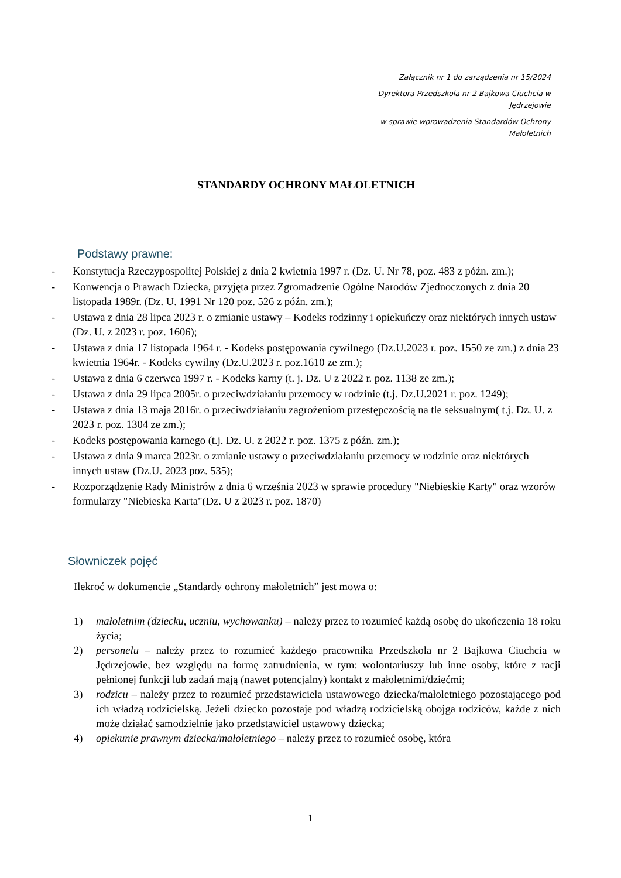Załącznik nr 1 do zarządzenia nr 15/2024
Dyrektora Przedszkola nr 2 Bajkowa Ciuchcia w Jędrzejowie
w sprawie wprowadzenia Standardów Ochrony Małoletnich
STANDARDY OCHRONY MAŁOLETNICH
Podstawy prawne:
- Konstytucja Rzeczypospolitej Polskiej z dnia 2 kwietnia 1997 r. (Dz. U. Nr 78, poz. 483 z późn. zm.);
- Konwencja o Prawach Dziecka, przyjęta przez Zgromadzenie Ogólne Narodów Zjednoczonych z dnia 20 listopada 1989r. (Dz. U. 1991 Nr 120 poz. 526 z późn. zm.);
- Ustawa z dnia 28 lipca 2023 r. o zmianie ustawy – Kodeks rodzinny i opiekuńczy oraz niektórych innych ustaw (Dz. U. z 2023 r. poz. 1606);
- Ustawa z dnia 17 listopada 1964 r. - Kodeks postępowania cywilnego (Dz.U.2023 r. poz. 1550 ze zm.) z dnia 23 kwietnia 1964r. - Kodeks cywilny (Dz.U.2023 r. poz.1610 ze zm.);
- Ustawa z dnia 6 czerwca 1997 r. - Kodeks karny (t. j. Dz. U z 2022 r. poz. 1138 ze zm.);
- Ustawa z dnia 29 lipca 2005r. o przeciwdziałaniu przemocy w rodzinie (t.j. Dz.U.2021 r. poz. 1249);
- Ustawa z dnia 13 maja 2016r. o przeciwdziałaniu zagrożeniom przestępczością na tle seksualnym( t.j. Dz. U. z 2023 r. poz. 1304 ze zm.);
- Kodeks postępowania karnego (t.j. Dz. U. z 2022 r. poz. 1375 z późn. zm.);
- Ustawa z dnia 9 marca 2023r. o zmianie ustawy o przeciwdziałaniu przemocy w rodzinie oraz niektórych innych ustaw (Dz.U. 2023 poz. 535);
- Rozporządzenie Rady Ministrów z dnia 6 września 2023 w sprawie procedury "Niebieskie Karty" oraz wzorów formularzy "Niebieska Karta"(Dz. U z 2023 r. poz. 1870)
Słowniczek pojęć
Ilekroć w dokumencie „Standardy ochrony małoletnich” jest mowa o:
1) małoletnim (dziecku, uczniu, wychowanku) – należy przez to rozumieć każdą osobę do ukończenia 18 roku życia;
2) personelu – należy przez to rozumieć każdego pracownika Przedszkola nr 2 Bajkowa Ciuchcia w Jędrzejowie, bez względu na formę zatrudnienia, w tym: wolontariuszy lub inne osoby, które z racji pełnionej funkcji lub zadań mają (nawet potencjalny) kontakt z małoletnimi/dziećmi;
3) rodzicu – należy przez to rozumieć przedstawiciela ustawowego dziecka/małoletniego pozostającego pod ich władzą rodzicielską. Jeżeli dziecko pozostaje pod władzą rodzicielską obojga rodziców, każde z nich może działać samodzielnie jako przedstawiciel ustawowy dziecka;
4) opiekunie prawnym dziecka/małoletniego – należy przez to rozumieć osobę, która
1